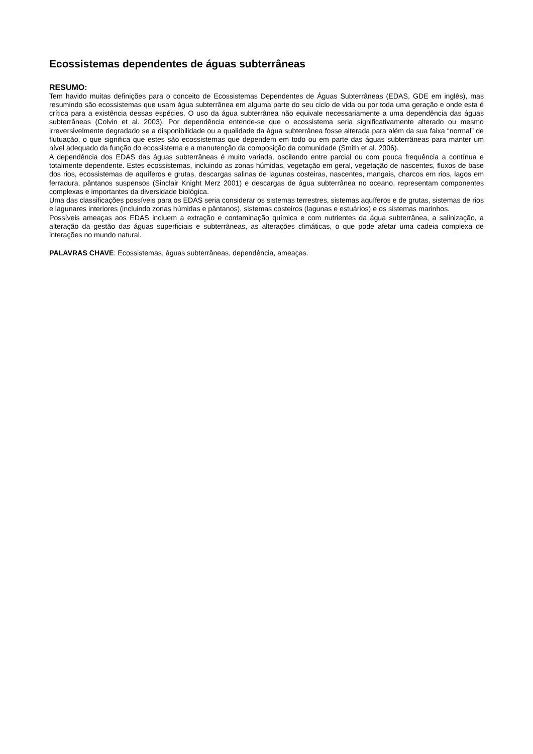Ecossistemas dependentes de águas subterrâneas
RESUMO:
Tem havido muitas definições para o conceito de Ecossistemas Dependentes de Águas Subterrâneas (EDAS, GDE em inglês), mas resumindo são ecossistemas que usam água subterrânea em alguma parte do seu ciclo de vida ou por toda uma geração e onde esta é crítica para a existência dessas espécies. O uso da água subterrânea não equivale necessariamente a uma dependência das águas subterrâneas (Colvin et al. 2003). Por dependência entende-se que o ecossistema seria significativamente alterado ou mesmo irreversivelmente degradado se a disponibilidade ou a qualidade da água subterrânea fosse alterada para além da sua faixa “normal” de flutuação, o que significa que estes são ecossistemas que dependem em todo ou em parte das águas subterrâneas para manter um nível adequado da função do ecossistema e a manutenção da composição da comunidade (Smith et al. 2006).
A dependência dos EDAS das águas subterrâneas é muito variada, oscilando entre parcial ou com pouca frequência a contínua e totalmente dependente. Estes ecossistemas, incluindo as zonas húmidas, vegetação em geral, vegetação de nascentes, fluxos de base dos rios, ecossistemas de aquíferos e grutas, descargas salinas de lagunas costeiras, nascentes, mangais, charcos em rios, lagos em ferradura, pântanos suspensos (Sinclair Knight Merz 2001) e descargas de água subterrânea no oceano, representam componentes complexas e importantes da diversidade biológica.
Uma das classificações possíveis para os EDAS seria considerar os sistemas terrestres, sistemas aquíferos e de grutas, sistemas de rios e lagunares interiores (incluindo zonas húmidas e pântanos), sistemas costeiros (lagunas e estuários) e os sistemas marinhos.
Possíveis ameaças aos EDAS incluem a extração e contaminação química e com nutrientes da água subterrânea, a salinização, a alteração da gestão das águas superficiais e subterrâneas, as alterações climáticas, o que pode afetar uma cadeia complexa de interações no mundo natural.
PALAVRAS CHAVE: Ecossistemas, águas subterrâneas, dependência, ameaças.